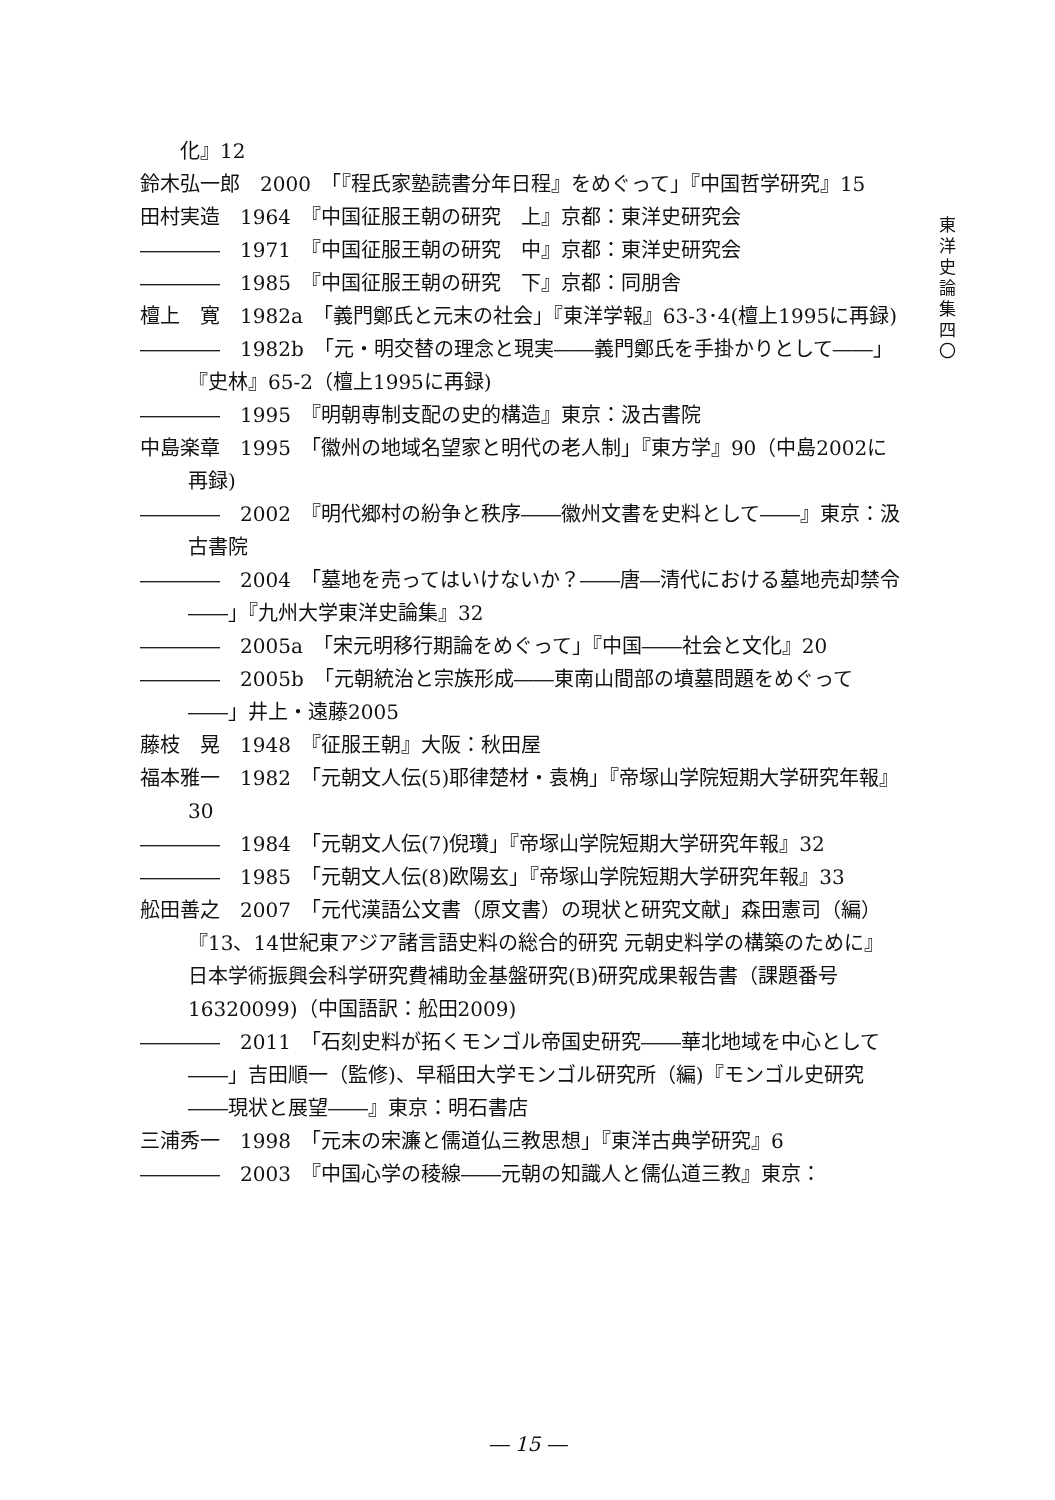化』12
鈴木弘一郎　2000　「『程氏家塾読書分年日程』をめぐって」『中国哲学研究』15
田村実造　1964　『中国征服王朝の研究　上』京都：東洋史研究会
――――　1971　『中国征服王朝の研究　中』京都：東洋史研究会
――――　1985　『中国征服王朝の研究　下』京都：同朋舎
檀上　寛　1982a　「義門鄭氏と元末の社会」『東洋学報』63-3･4(檀上1995に再録)
――――　1982b　「元・明交替の理念と現実――義門鄭氏を手掛かりとして――」『史林』65-2（檀上1995に再録)
――――　1995　『明朝専制支配の史的構造』東京：汲古書院
中島楽章　1995　「徽州の地域名望家と明代の老人制」『東方学』90（中島2002に再録)
――――　2002　『明代郷村の紛争と秩序――徽州文書を史料として――』東京：汲古書院
――――　2004　「墓地を売ってはいけないか？――唐―清代における墓地売却禁令――」『九州大学東洋史論集』32
――――　2005a　「宋元明移行期論をめぐって」『中国――社会と文化』20
――――　2005b　「元朝統治と宗族形成――東南山間部の墳墓問題をめぐって――」井上・遠藤2005
藤枝　晃　1948　『征服王朝』大阪：秋田屋
福本雅一　1982　「元朝文人伝(5)耶律楚材・袁桷」『帝塚山学院短期大学研究年報』30
――――　1984　「元朝文人伝(7)倪瓚」『帝塚山学院短期大学研究年報』32
――――　1985　「元朝文人伝(8)欧陽玄」『帝塚山学院短期大学研究年報』33
舩田善之　2007　「元代漢語公文書（原文書）の現状と研究文献」森田憲司（編）『13、14世紀東アジア諸言語史料の総合的研究 元朝史料学の構築のために』日本学術振興会科学研究費補助金基盤研究(B)研究成果報告書（課題番号16320099)（中国語訳：舩田2009)
――――　2011　「石刻史料が拓くモンゴル帝国史研究――華北地域を中心として――」吉田順一（監修)、早稲田大学モンゴル研究所（編)『モンゴル史研究――現状と展望――』東京：明石書店
三浦秀一　1998　「元末の宋濂と儒道仏三教思想」『東洋古典学研究』6
――――　2003　『中国心学の稜線――元朝の知識人と儒仏道三教』東京：
東
洋
史
論
集
四
〇
― 15 ―